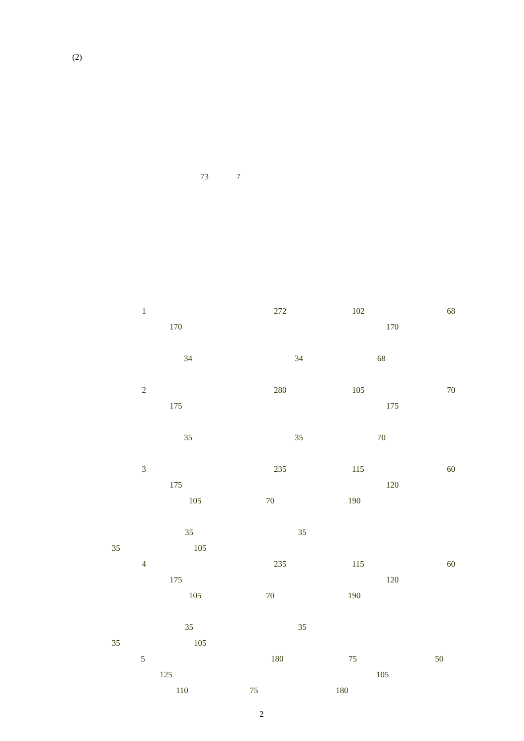(2) 73 7
1 272 102 68
170 170
34 34 68
2 280 105 70
175 175
35 35 70
3 235 115 60
175 120
105 70 190
35 35
35 105
4 235 115 60
175 120
105 70 190
35 35
35 105
5 180 75 50
125 105
110 75 180
2